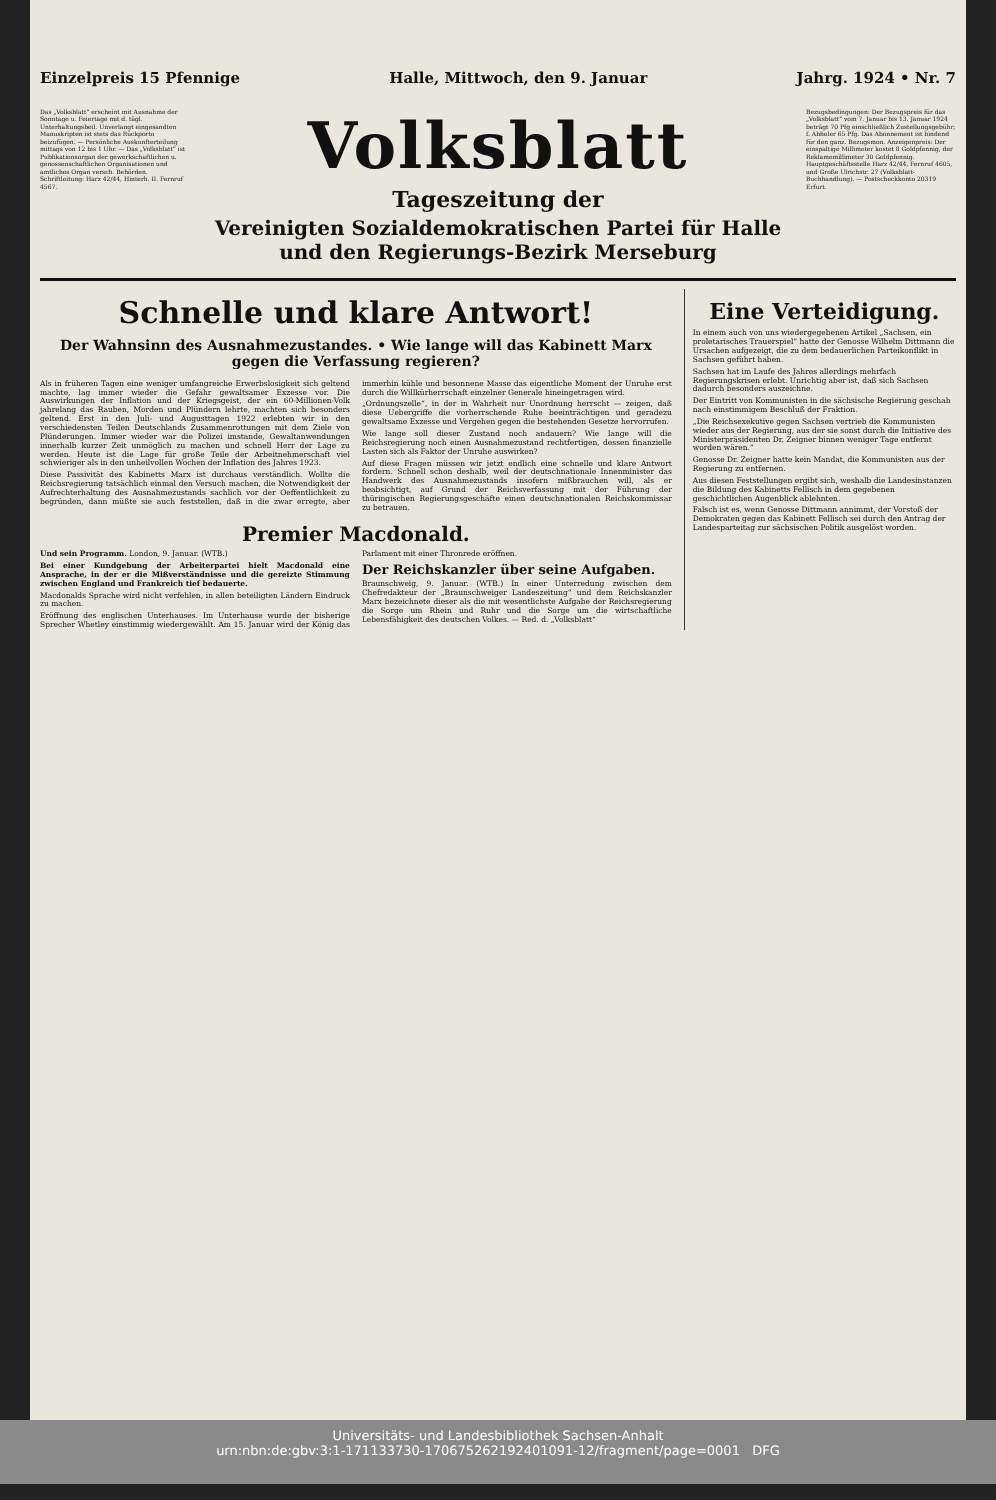Einzelpreis 15 Pfennige Halle, Mittwoch, den 9. Januar Jahrg. 1924 • Nr. 7
Das „Volksblatt“ erscheint mit Ausnahme der Sonntage u. Feiertage mit d. tägl. Unterhaltungsbeil. Unverlangt eingesandten Manuskripten ist stets das Rückporto beizufügen. — Persönliche Auskunfterteilung mittags von 12 bis 1 Uhr. — Das „Volksblatt“ ist Publikationsorgan der gewerkschaftlichen u. genossenschaftlichen Organisationen und amtliches Organ versch. Behörden. Schriftleitung: Harz 42/44, Hinterh. II. Fernruf 4567.
Volksblatt
Tageszeitung der
Vereinigten Sozialdemokratischen Partei für Halle und den Regierungs-Bezirk Merseburg
Bezugsbedingungen: Der Bezugspreis für das „Volksblatt“ vom 7. Januar bis 13. Januar 1924 beträgt 70 Pfg einschließlich Zustellungsgebühr; f. Abholer 65 Pfg. Das Abonnement ist bindend für den ganz. Bezugsmon. Anzeigenpreis: Der einspaltige Millimeter kostet 8 Goldpfennig, der Reklamemillimeter 30 Goldpfennig. Hauptgeschäftsstelle Harz 42/44, Fernruf 4605, und Große Ulrichstr. 27 (Volksblatt-Buchhandlung). — Postscheckkonto 20319 Erfurt.
Schnelle und klare Antwort!
Der Wahnsinn des Ausnahmezustandes. • Wie lange will das Kabinett Marx gegen die Verfassung regieren?
Als in früheren Tagen eine weniger umfangreiche Erwerbslosigkeit sich geltend machte, lag immer wieder die Gefahr gewaltsamer Exzesse vor. Die Auswirkungen der Inflation und der Kriegsgeist, der ein 60-Millionen-Volk jahrelang das Rauben, Morden und Plündern lehrte, machten sich besonders geltend. Erst in den Juli- und Augusttagen 1922 erlebten wir in den verschiedensten Teilen Deutschlands Zusammenrottungen mit dem Ziele von Plünderungen. Immer wieder war die Polizei imstande, Gewaltanwendungen innerhalb kurzer Zeit unmöglich zu machen und schnell Herr der Lage zu werden. Heute ist die Lage für große Teile der Arbeitnehmerschaft viel schwieriger als in den unheilvollen Wochen der Inflation des Jahres 1923.
Diese Passivität des Kabinetts Marx ist durchaus verständlich. Wollte die Reichsregierung tatsächlich einmal den Versuch machen, die Notwendigkeit der Aufrechterhaltung des Ausnahmezustands sachlich vor der Oeffentlichkeit zu begründen, dann müßte sie auch feststellen, daß in die zwar erregte, aber immerhin kühle und besonnene Masse das eigentliche Moment der Unruhe erst durch die Willkürherrschaft einzelner Generale hineingetragen wird.
„Ordnungszelle“, in der in Wahrheit nur Unordnung herrscht — zeigen, daß diese Uebergriffe die vorherrschende Ruhe beeinträchtigen und geradezu gewaltsame Exzesse und Vergehen gegen die bestehenden Gesetze hervorrufen.
Wie lange soll dieser Zustand noch andauern? Wie lange will die Reichsregierung noch einen Ausnahmezustand rechtfertigen, dessen finanzielle Lasten sich als Faktor der Unruhe auswirken?
Auf diese Fragen müssen wir jetzt endlich eine schnelle und klare Antwort fordern. Schnell schon deshalb, weil der deutschnationale Innenminister das Handwerk des Ausnahmezustands insofern mißbrauchen will, als er beabsichtigt, auf Grund der Reichsverfassung mit der Führung der thüringischen Regierungsgeschäfte einen deutschnationalen Reichskommissar zu betrauen.
Premier Macdonald.
Und sein Programm. London, 9. Januar. (WTB.)
Bei einer Kundgebung der Arbeiterpartei hielt Macdonald eine Ansprache, in der er die Mißverständnisse und die gereizte Stimmung zwischen England und Frankreich tief bedauerte.
Macdonalds Sprache wird nicht verfehlen, in allen beteiligten Ländern Eindruck zu machen.
Eröffnung des englischen Unterhauses. Im Unterhause wurde der bisherige Sprecher Whetley einstimmig wiedergewählt. Am 15. Januar wird der König das Parlament mit einer Thronrede eröffnen.
Der Reichskanzler über seine Aufgaben.
Braunschweig, 9. Januar. (WTB.) In einer Unterredung zwischen dem Chefredakteur der „Braunschweiger Landeszeitung“ und dem Reichskanzler Marx bezeichnete dieser als die mit wesentlichste Aufgabe der Reichsregierung die Sorge um Rhein und Ruhr und die Sorge um die wirtschaftliche Lebensfähigkeit des deutschen Volkes. — Red. d. „Volksblatt“
Eine Verteidigung.
In einem auch von uns wiedergegebenen Artikel „Sachsen, ein proletarisches Trauerspiel“ hatte der Genosse Wilhelm Dittmann die Ursachen aufgezeigt, die zu dem bedauerlichen Parteikonflikt in Sachsen geführt haben.
Sachsen hat im Laufe des Jahres allerdings mehrfach Regierungskrisen erlebt. Unrichtig aber ist, daß sich Sachsen dadurch besonders auszeichne.
Der Eintritt von Kommunisten in die sächsische Regierung geschah nach einstimmigem Beschluß der Fraktion.
„Die Reichsexekutive gegen Sachsen vertrieb die Kommunisten wieder aus der Regierung, aus der sie sonst durch die Initiative des Ministerpräsidenten Dr. Zeigner binnen weniger Tage entfernt worden wären.“
Genosse Dr. Zeigner hatte kein Mandat, die Kommunisten aus der Regierung zu entfernen.
Aus diesen Feststellungen ergibt sich, weshalb die Landesinstanzen die Bildung des Kabinetts Fellisch in dem gegebenen geschichtlichen Augenblick ablehnten.
Falsch ist es, wenn Genosse Dittmann annimmt, der Vorstoß der Demokraten gegen das Kabinett Fellisch sei durch den Antrag der Landesparteitag zur sächsischen Politik ausgelöst worden.
Universitäts- und Landesbibliothek Sachsen-Anhalt
urn:nbn:de:gbv:3:1-171133730-17067526219240109​1-12/fragment/page=0001 DFG